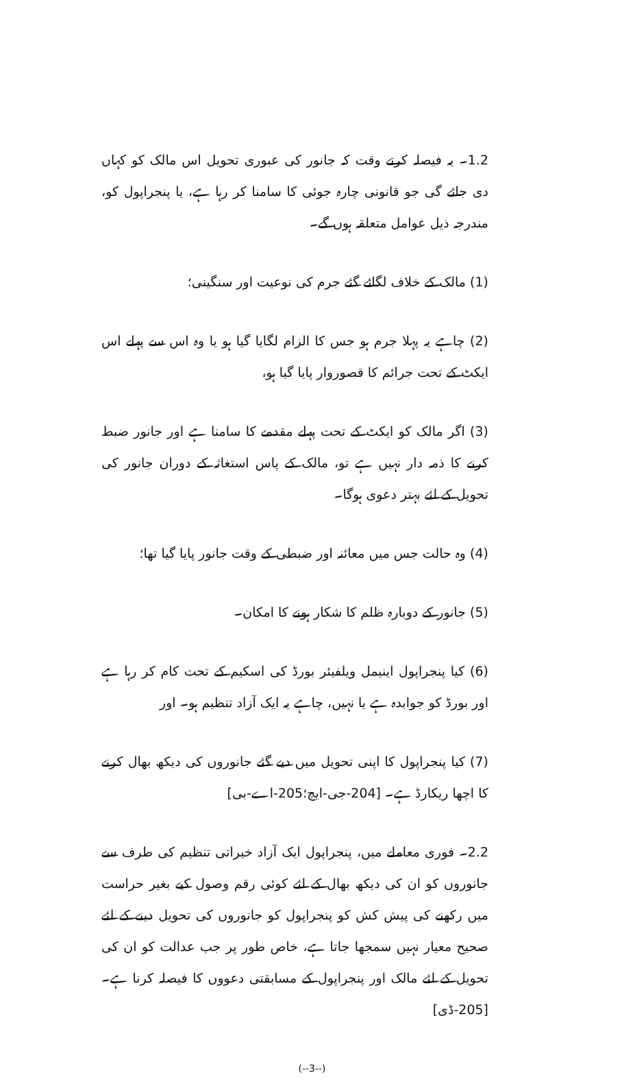1.2۔ یہ فیصلہ کرتے وقت کہ جانور کی عبوری تحویل اس مالک کو کہاں دی جائے گی جو قانونی چارہ جوئی کا سامنا کر رہا ہے، یا پنجراپول کو، مندرجہ ذیل عوامل متعلقہ ہوں گے۔
(1) مالک کے خلاف لگائے گئے جرم کی نوعیت اور سنگینی؛
(2) چاہے یہ پہلا جرم ہو جس کا الزام لگایا گیا ہو یا وہ اس سے پہلے اس ایکٹ کے تحت جرائم کا قصوروار پایا گیا ہو،
(3) اگر مالک کو ایکٹ کے تحت پہلے مقدمے کا سامنا ہے اور جانور ضبط کرنے کا ذمہ دار نہیں ہے تو، مالک کے پاس استغاثہ کے دوران جانور کی تحویل کے لئے بہتر دعوی ہوگا۔
(4) وہ حالت جس میں معائنہ اور ضبطی کے وقت جانور پایا گیا تھا؛
(5) جانور کے دوبارہ ظلم کا شکار ہونے کا امکان۔
(6) کیا پنجراپول اینیمل ویلفیئر بورڈ کی اسکیم کے تحت کام کر رہا ہے اور بورڈ کو جوابدہ ہے یا نہیں، چاہے یہ ایک آزاد تنظیم ہو۔ اور
(7) کیا پنجراپول کا اپنی تحویل میں دیے گئے جانوروں کی دیکھ بھال کرنے کا اچھا ریکارڈ ہے۔ [204-جی-ایچ؛205-اے-بی]
2.2۔ فوری معاملے میں، پنجراپول ایک آزاد خیراتی تنظیم کی طرف سے جانوروں کو ان کی دیکھ بھال کے لئے کوئی رقم وصول کیے بغیر حراست میں رکھنے کی پیش کش کو پنجراپول کو جانوروں کی تحویل دینے کے لئے صحیح معیار نہیں سمجھا جاتا ہے، خاص طور پر جب عدالت کو ان کی تحویل کے لئے مالک اور پنجراپول کے مسابقتی دعووں کا فیصلہ کرنا ہے۔ [205-ڈی]
(--3--)